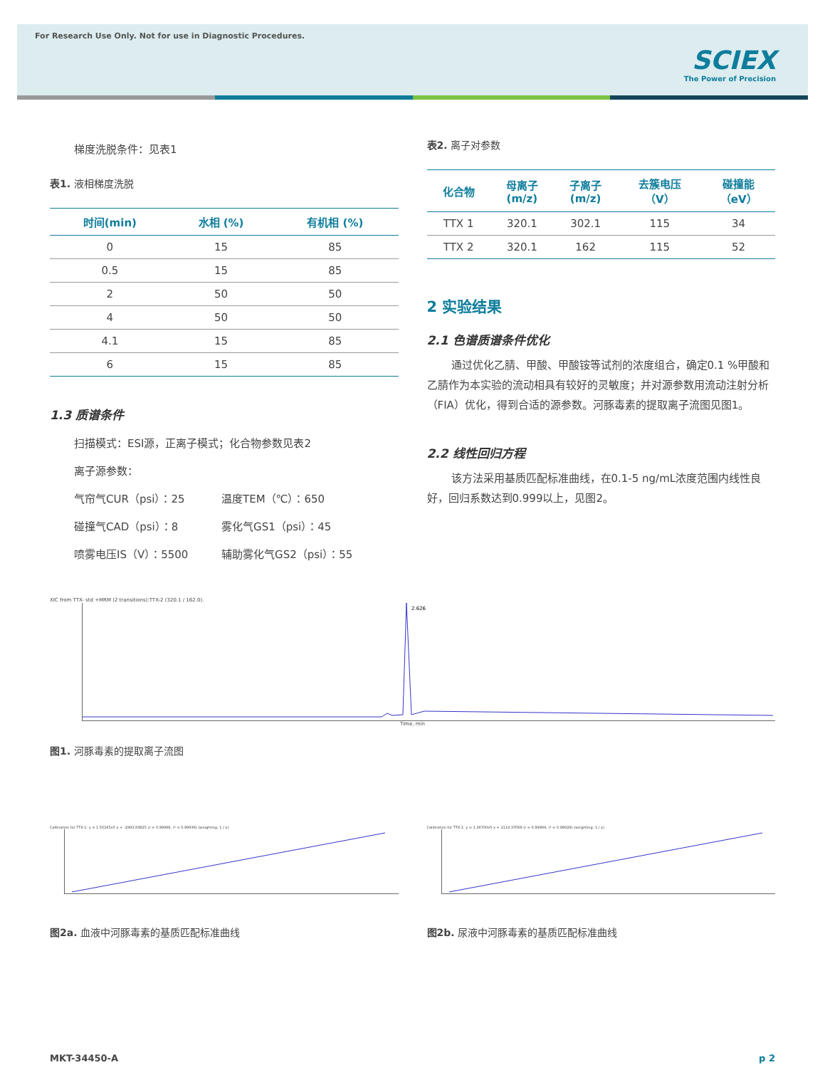For Research Use Only. Not for use in Diagnostic Procedures.
SCIEX
The Power of Precision
梯度洗脱条件：见表1
表1. 液相梯度洗脱
| 时间(min) | 水相 (%) | 有机相 (%) |
| --- | --- | --- |
| 0 | 15 | 85 |
| 0.5 | 15 | 85 |
| 2 | 50 | 50 |
| 4 | 50 | 50 |
| 4.1 | 15 | 85 |
| 6 | 15 | 85 |
1.3 质谱条件
扫描模式：ESI源，正离子模式；化合物参数见表2
离子源参数：
气帘气CUR（psi）：25 温度TEM（℃）：650 碰撞气CAD（psi）：8 雾化气GS1（psi）：45 喷雾电压IS（V）：5500 辅助雾化气GS2（psi）：55
表2. 离子对参数
| 化合物 | 母离子 (m/z) | 子离子 (m/z) | 去簇电压 （V） | 碰撞能 （eV） |
| --- | --- | --- | --- | --- |
| TTX 1 | 320.1 | 302.1 | 115 | 34 |
| TTX 2 | 320.1 | 162 | 115 | 52 |
2 实验结果
2.1 色谱质谱条件优化
通过优化乙腈、甲酸、甲酸铵等试剂的浓度组合，确定0.1 %甲酸和乙腈作为本实验的流动相具有较好的灵敏度；并对源参数用流动注射分析（FIA）优化，得到合适的源参数。河豚毒素的提取离子流图见图1。
2.2 线性回归方程
该方法采用基质匹配标准曲线，在0.1-5 ng/mL浓度范围内线性良好，回归系数达到0.999以上，见图2。
XIC from TTX- std +MRM (2 transitions):TTX-2 (320.1 / 162.0).
2.626
Time, min
图1. 河豚毒素的提取离子流图
Calibration for TTX-1: y = 1.50165e5 x + -2993.83825 (r = 0.99968, r² = 0.99936) (weighting: 1 / x)
图2a. 血液中河豚毒素的基质匹配标准曲线
Calibration for TTX-1: y = 1.36700e5 x + 1114.37068 (r = 0.99964, r² = 0.99929) (weighting: 1 / x)
图2b. 尿液中河豚毒素的基质匹配标准曲线
MKT-34450-A p 2